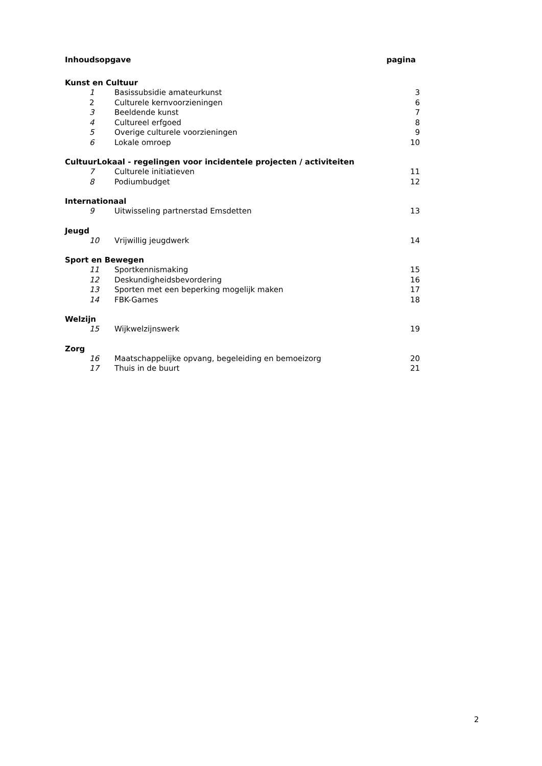Inhoudsopgave pagina
Kunst en Cultuur
1 Basissubsidie amateurkunst 3
2 Culturele kernvoorzieningen 6
3 Beeldende kunst 7
4 Cultureel erfgoed 8
5 Overige culturele voorzieningen 9
6 Lokale omroep 10
CultuurLokaal - regelingen voor incidentele projecten / activiteiten
7 Culturele initiatieven 11
8 Podiumbudget 12
Internationaal
9 Uitwisseling partnerstad Emsdetten 13
Jeugd
10 Vrijwillig jeugdwerk 14
Sport en Bewegen
11 Sportkennismaking 15
12 Deskundigheidsbevordering 16
13 Sporten met een beperking mogelijk maken 17
14 FBK-Games 18
Welzijn
15 Wijkwelzijnswerk 19
Zorg
16 Maatschappelijke opvang, begeleiding en bemoeizorg 20
17 Thuis in de buurt 21
2